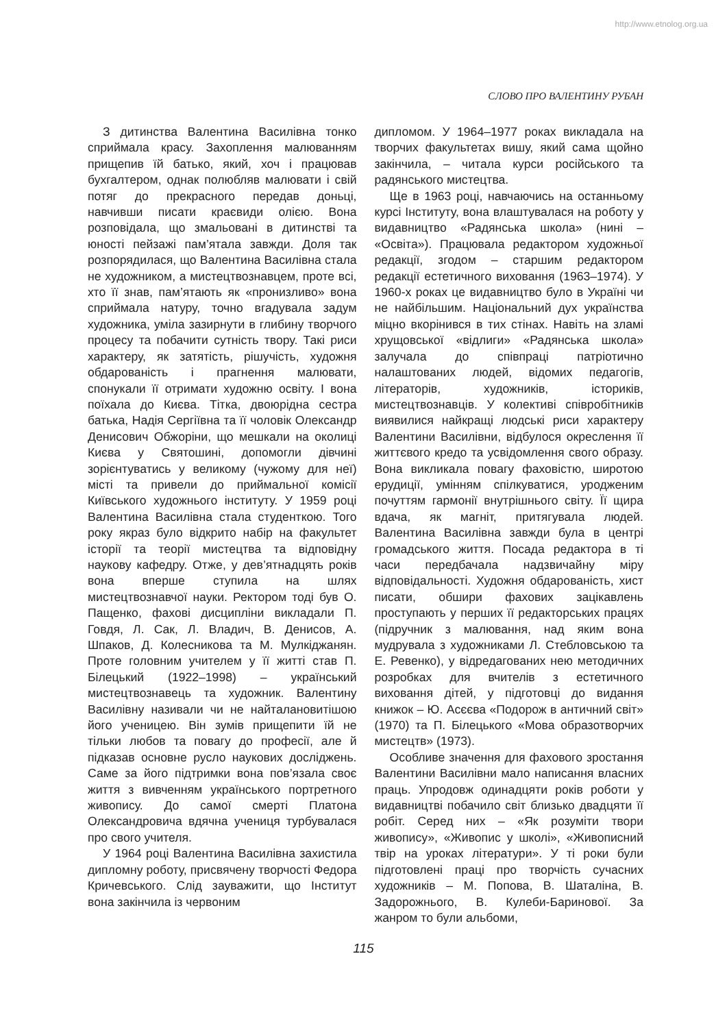http://www.etnolog.org.ua
СЛОВО ПРО ВАЛЕНТИНУ РУБАН
З дитинства Валентина Василівна тонко сприймала красу. Захоплення малюванням прищепив їй батько, який, хоч і працював бухгалтером, однак полюбляв малювати і свій потяг до прекрасного передав доньці, навчивши писати краєвиди олією. Вона розповідала, що змальовані в дитинстві та юності пейзажі пам’ятала завжди. Доля так розпорядилася, що Валентина Василівна стала не художником, а мистецтвознавцем, проте всі, хто її знав, пам’ятають як «пронизливо» вона сприймала натуру, точно вгадувала задум художника, уміла зазирнути в глибину творчого процесу та побачити сутність твору. Такі риси характеру, як затятість, рішучість, художня обдарованість і прагнення малювати, спонукали її отримати художню освіту. І вона поїхала до Києва. Тітка, двоюрідна сестра батька, Надія Сергіївна та її чоловік Олександр Денисович Обжоріни, що мешкали на околиці Києва у Святошині, допомогли дівчині зорієнтуватись у великому (чужому для неї) місті та привели до приймальної комісії Київського художнього інституту. У 1959 році Валентина Василівна стала студенткою. Того року якраз було відкрито набір на факультет історії та теорії мистецтва та відповідну наукову кафедру. Отже, у дев’ятнадцять років вона вперше ступила на шлях мистецтвознавчої науки. Ректором тоді був О. Пащенко, фахові дисципліни викладали П. Говдя, Л. Сак, Л. Владич, В. Денисов, А. Шпаков, Д. Колесникова та М. Мулкіджанян. Проте головним учителем у її житті став П. Білецький (1922–1998) – український мистецтвознавець та художник. Валентину Василівну називали чи не найталановитішою його ученицею. Він зумів прищепити їй не тільки любов та повагу до професії, але й підказав основне русло наукових досліджень. Саме за його підтримки вона пов’язала своє життя з вивченням українського портретного живопису. До самої смерті Платона Олександровича вдячна учениця турбувалася про свого учителя.
У 1964 році Валентина Василівна захистила дипломну роботу, присвячену творчості Федора Кричевського. Слід зауважити, що Інститут вона закінчила із червоним
дипломом. У 1964–1977 роках викладала на творчих факультетах вишу, який сама щойно закінчила, – читала курси російського та радянського мистецтва.
Ще в 1963 році, навчаючись на останньому курсі Інституту, вона влаштувалася на роботу у видавництво «Радянська школа» (нині – «Освіта»). Працювала редактором художньої редакції, згодом – старшим редактором редакції естетичного виховання (1963–1974). У 1960-х роках це видавництво було в Україні чи не найбільшим. Національний дух українства міцно вкорінився в тих стінах. Навіть на зламі хрущовської «відлиги» «Радянська школа» залучала до співпраці патріотично налаштованих людей, відомих педагогів, літераторів, художників, істориків, мистецтвознавців. У колективі співробітників виявилися найкращі людські риси характеру Валентини Василівни, відбулося окреслення її життєвого кредо та усвідомлення свого образу. Вона викликала повагу фаховістю, широтою ерудиції, умінням спілкуватися, уродженим почуттям гармонії внутрішнього світу. Її щира вдача, як магніт, притягувала людей. Валентина Василівна завжди була в центрі громадського життя. Посада редактора в ті часи передбачала надзвичайну міру відповідальності. Художня обдарованість, хист писати, обшири фахових зацікавлень проступають у перших її редакторських працях (підручник з малювання, над яким вона мудрувала з художниками Л. Стебловською та Е. Ревенко), у відредагованих нею методичних розробках для вчителів з естетичного виховання дітей, у підготовці до видання книжок – Ю. Асєєва «Подорож в античний світ» (1970) та П. Білецького «Мова образотворчих мистецтв» (1973).
Особливе значення для фахового зростання Валентини Василівни мало написання власних праць. Упродовж одинадцяти років роботи у видавництві побачило світ близько двадцяти її робіт. Серед них – «Як розуміти твори живопису», «Живопис у школі», «Живописний твір на уроках літератури». У ті роки були підготовлені праці про творчість сучасних художників – М. Попова, В. Шаталіна, В. Задорожнього, В. Кулеби-Баринової. За жанром то були альбоми,
115